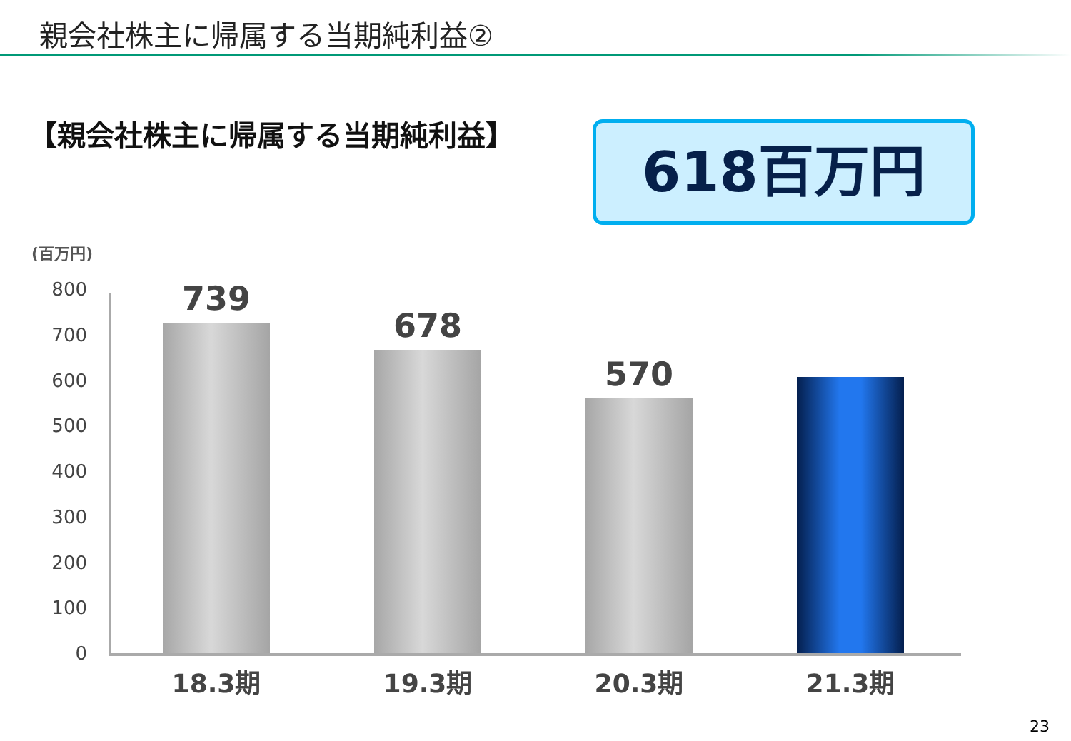親会社株主に帰属する当期純利益②
【親会社株主に帰属する当期純利益】 618百万円
(百万円)
800
700
600
500
400
300
200
100
0
739
678
570
18.3期 19.3期 20.3期 21.3期
23